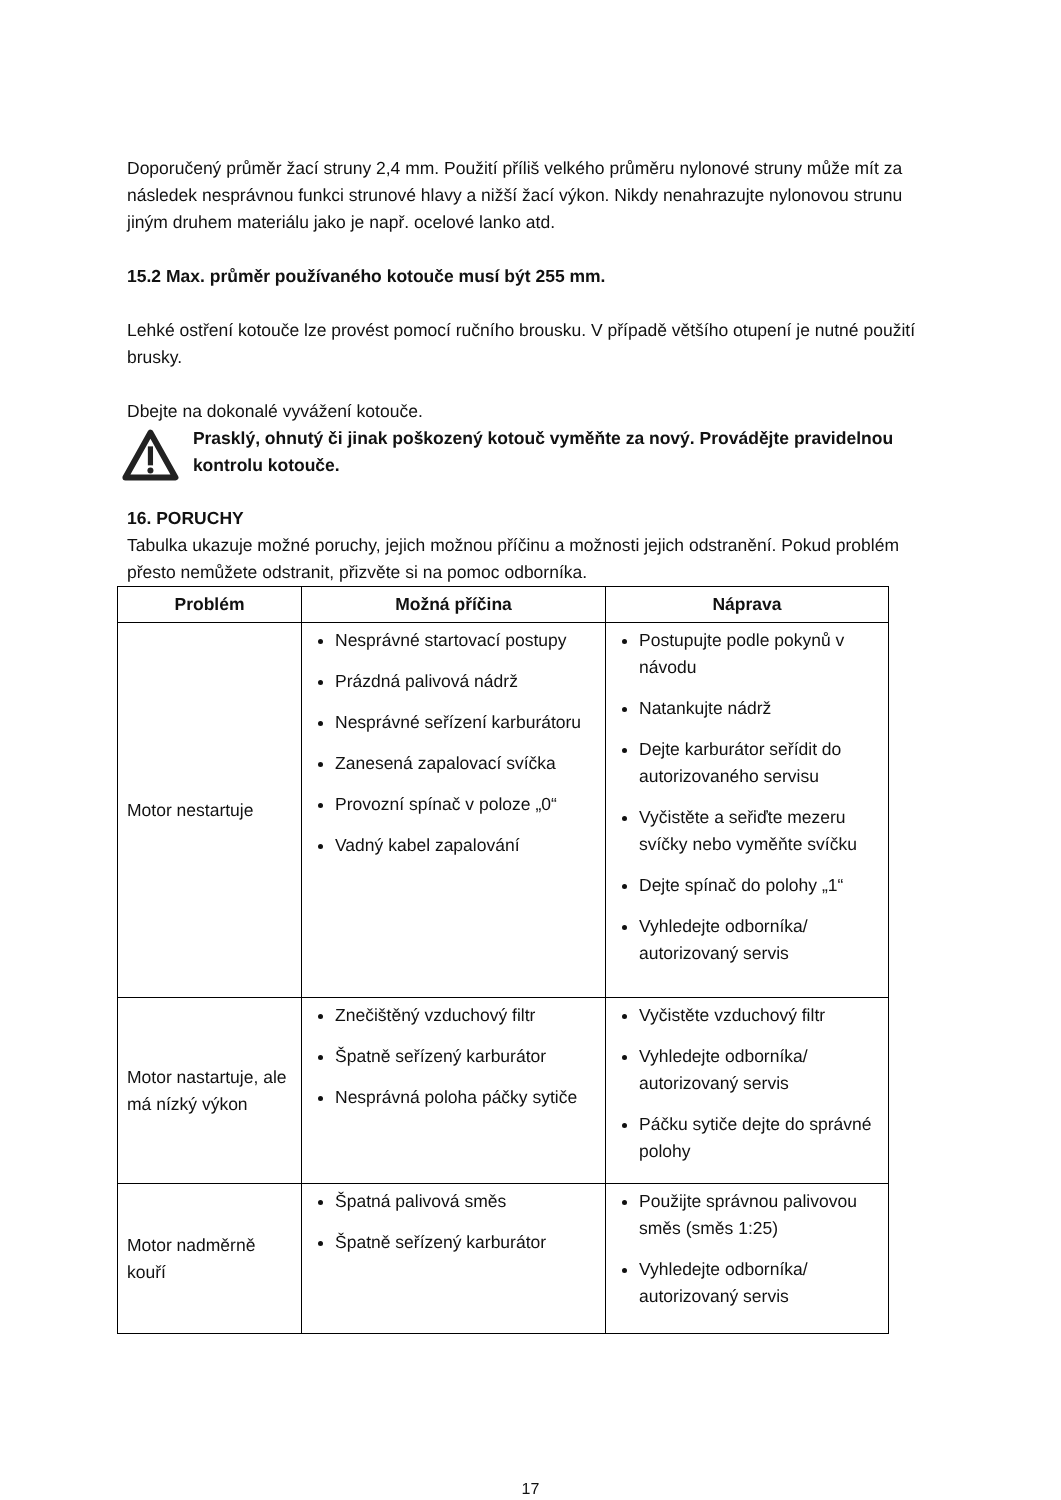Doporučený průměr žací struny 2,4 mm. Použití příliš velkého průměru nylonové struny může mít za následek nesprávnou funkci strunové hlavy a nižší žací výkon. Nikdy nenahrazujte nylonovou strunu jiným druhem materiálu jako je např. ocelové lanko atd.
15.2 Max. průměr používaného kotouče musí být 255 mm.
Lehké ostření kotouče lze provést pomocí ručního brousku. V případě většího otupení je nutné použití brusky.
Dbejte na dokonalé vyvážení kotouče.
Prasklý, ohnutý či jinak poškozený kotouč vyměňte za nový. Provádějte pravidelnou kontrolu kotouče.
16. PORUCHY
Tabulka ukazuje možné poruchy, jejich možnou příčinu a možnosti jejich odstranění. Pokud problém přesto nemůžete odstranit, přizvěte si na pomoc odborníka.
| Problém | Možná příčina | Náprava |
| --- | --- | --- |
| Motor nestartuje | Nesprávné startovací postupy Prázdná palivová nádrž Nesprávné seřízení karburátoru Zanesená zapalovací svíčka Provozní spínač v poloze „0“ Vadný kabel zapalování | Postupujte podle pokynů v návodu Natankujte nádrž Dejte karburátor seřídit do autorizovaného servisu Vyčistěte a seřiďte mezeru svíčky nebo vyměňte svíčku Dejte spínač do polohy „1“ Vyhledejte odborníka/ autorizovaný servis |
| Motor nastartuje, ale má nízký výkon | Znečištěný vzduchový filtr Špatně seřízený karburátor Nesprávná poloha páčky sytiče | Vyčistěte vzduchový filtr Vyhledejte odborníka/ autorizovaný servis Páčku sytiče dejte do správné polohy |
| Motor nadměrně kouří | Špatná palivová směs Špatně seřízený karburátor | Použijte správnou palivovou směs (směs 1:25) Vyhledejte odborníka/ autorizovaný servis |
17